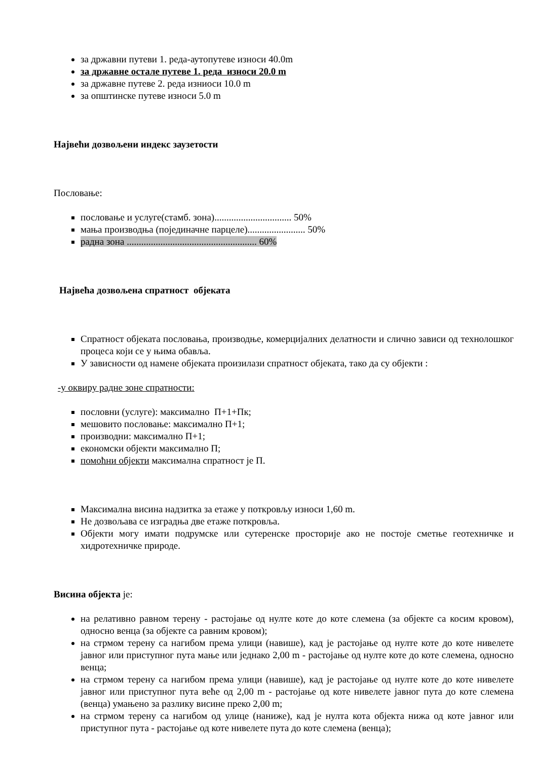за државни путеви 1. реда-аутопутеве износи 40.0m
за државне остале путеве 1. реда износи 20.0 m
за државне путеве 2. реда изниоси 10.0 m
за општинске путеве износи 5.0 m
Највећи дозвољени индекс заузетости
Пословање:
пословање и услуге(стамб. зона)................................ 50%
мања производња (појединачне парцеле)........................ 50%
радна зона ...................................................... 60%
Највећа дозвољена спратност објеката
Спратност објеката пословања, производње, комерцијалних делатности и слично зависи од технолошког процеса који се у њима обавља.
У зависности од намене објеката произилази спратност објеката, тако да су објекти :
-у оквиру радне зоне спратности:
пословни (услуге): максимално П+1+Пк;
мешовито пословање: максимално П+1;
производни: максимално П+1;
економски објекти максимално П;
помоћни објекти максимална спратност је П.
Максимална висина надзитка за етаже у поткровљу износи 1,60 m.
Не дозвољава се изградња две етаже поткровља.
Објекти могу имати подрумске или сутеренске просторије ако не постоје сметње геотехничке и хидротехничке природе.
Висина објекта је:
на релативно равном терену - растојање од нулте коте до коте слемена (за објекте са косим кровом), односно венца (за објекте са равним кровом);
на стрмом терену са нагибом према улици (навише), кад је растојање од нулте коте до коте нивелете јавног или приступног пута мање или једнако 2,00 m - растојање од нулте коте до коте слемена, односно венца;
на стрмом терену са нагибом према улици (навише), кад је растојање од нулте коте до коте нивелете јавног или приступног пута веће од 2,00 m - растојање од коте нивелете јавног пута до коте слемена (венца) умањено за разлику висине преко 2,00 m;
на стрмом терену са нагибом од улице (наниже), кад је нулта кота објекта нижа од коте јавног или приступног пута - растојање од коте нивелете пута до коте слемена (венца);